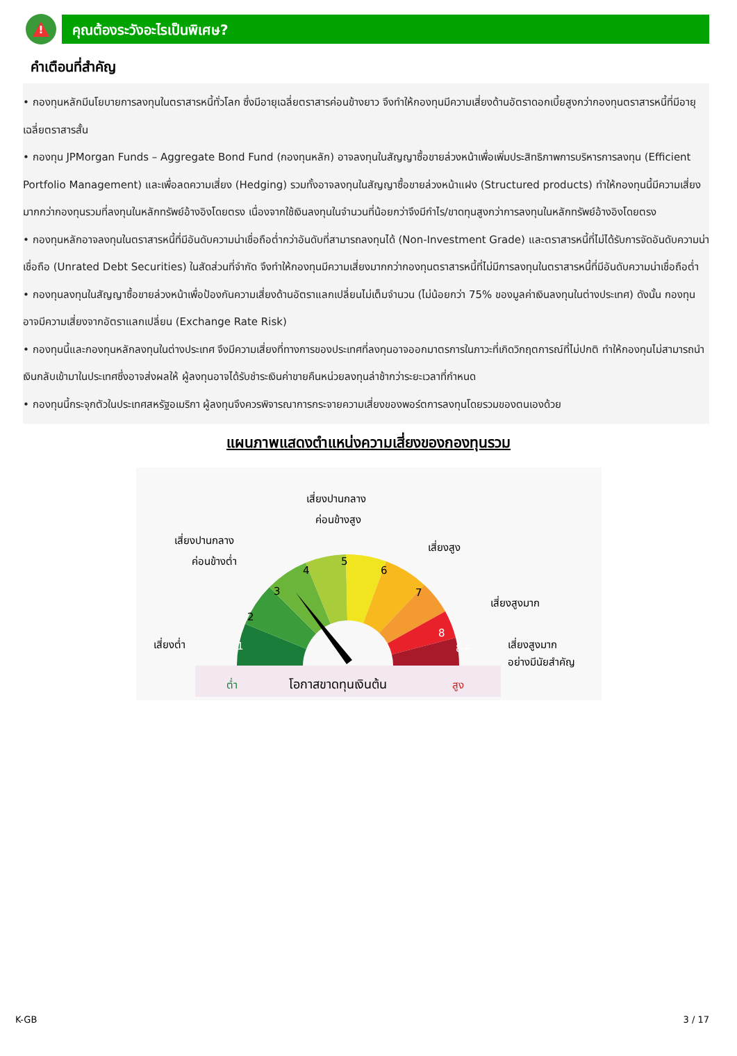!
คุณต้องระวังอะไรเป็นพิเศษ?
คำเตือนที่สำคัญ
• กองทุนหลักมีนโยบายการลงทุนในตราสารหนี้ทั่วโลก ซึ่งมีอายุเฉลี่ยตราสารค่อนข้างยาว จึงทำให้กองทุนมีความเสี่ยงด้านอัตราดอกเบี้ยสูงกว่ากองทุนตราสารหนี้ที่มีอายุเฉลี่ยตราสารสั้น
• กองทุน JPMorgan Funds – Aggregate Bond Fund (กองทุนหลัก) อาจลงทุนในสัญญาซื้อขายล่วงหน้าเพื่อเพิ่มประสิทธิภาพการบริหารการลงทุน (Efficient Portfolio Management) และเพื่อลดความเสี่ยง (Hedging) รวมทั้งอาจลงทุนในสัญญาซื้อขายล่วงหน้าแฝง (Structured products) ทำให้กองทุนนี้มีความเสี่ยงมากกว่ากองทุนรวมที่ลงทุนในหลักทรัพย์อ้างอิงโดยตรง เนื่องจากใช้เงินลงทุนในจำนวนที่น้อยกว่าจึงมีกำไร/ขาดทุนสูงกว่าการลงทุนในหลักทรัพย์อ้างอิงโดยตรง
• กองทุนหลักอาจลงทุนในตราสารหนี้ที่มีอันดับความน่าเชื่อถือต่ำกว่าอันดับที่สามารถลงทุนได้ (Non-Investment Grade) และตราสารหนี้ที่ไม่ได้รับการจัดอันดับความน่าเชื่อถือ (Unrated Debt Securities) ในสัดส่วนที่จำกัด จึงทำให้กองทุนมีความเสี่ยงมากกว่ากองทุนตราสารหนี้ที่ไม่มีการลงทุนในตราสารหนี้ที่มีอันดับความน่าเชื่อถือต่ำ
• กองทุนลงทุนในสัญญาซื้อขายล่วงหน้าเพื่อป้องกันความเสี่ยงด้านอัตราแลกเปลี่ยนไม่เต็มจำนวน (ไม่น้อยกว่า 75% ของมูลค่าเงินลงทุนในต่างประเทศ) ดังนั้น กองทุนอาจมีความเสี่ยงจากอัตราแลกเปลี่ยน (Exchange Rate Risk)
• กองทุนนี้และกองทุนหลักลงทุนในต่างประเทศ จึงมีความเสี่ยงที่ทางการของประเทศที่ลงทุนอาจออกมาตรการในภาวะที่เกิดวิกฤตการณ์ที่ไม่ปกติ ทำให้กองทุนไม่สามารถนำเงินกลับเข้ามาในประเทศซึ่งอาจส่งผลให้ ผู้ลงทุนอาจได้รับชำระเงินค่าขายคืนหน่วยลงทุนล่าช้ากว่าระยะเวลาที่กำหนด
• กองทุนนี้กระจุกตัวในประเทศสหรัฐอเมริกา ผู้ลงทุนจึงควรพิจารณาการกระจายความเสี่ยงของพอร์ตการลงทุนโดยรวมของตนเองด้วย
แผนภาพแสดงตำแหน่งความเสี่ยงของกองทุนรวม
1
2
3
4
5
6
7
8
8+
เสี่ยงปานกลาง
ค่อนข้างสูง
เสี่ยงปานกลาง
ค่อนข้างต่ำ
เสี่ยงสูง
เสี่ยงสูงมาก
เสี่ยงสูงมาก
อย่างมีนัยสำคัญ
เสี่ยงต่ำ
ต่ำ
โอกาสขาดทุนเงินต้น
สูง
K-GB 3 / 17